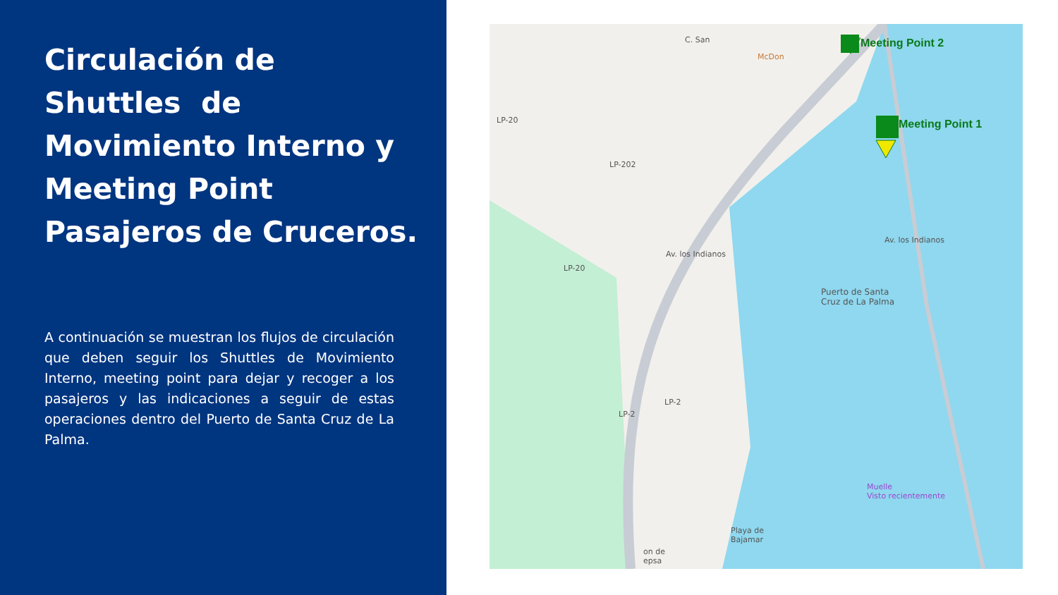Circulación de
Shuttles de
Movimiento Interno y
Meeting Point
Pasajeros de Cruceros.
A continuación se muestran los flujos de circulación que deben seguir los Shuttles de Movimiento Interno, meeting point para dejar y recoger a los pasajeros y las indicaciones a seguir de estas operaciones dentro del Puerto de Santa Cruz de La Palma.
Meeting Point 2
Meeting Point 1
McDon
C. San
LP-20
LP-202
LP-20
LP-2
LP-2
Av. los Indianos
Av. los Indianos
Puerto de Santa
Cruz de La Palma
Muelle
Visto recientemente
Playa de
Bajamar
on de
epsa